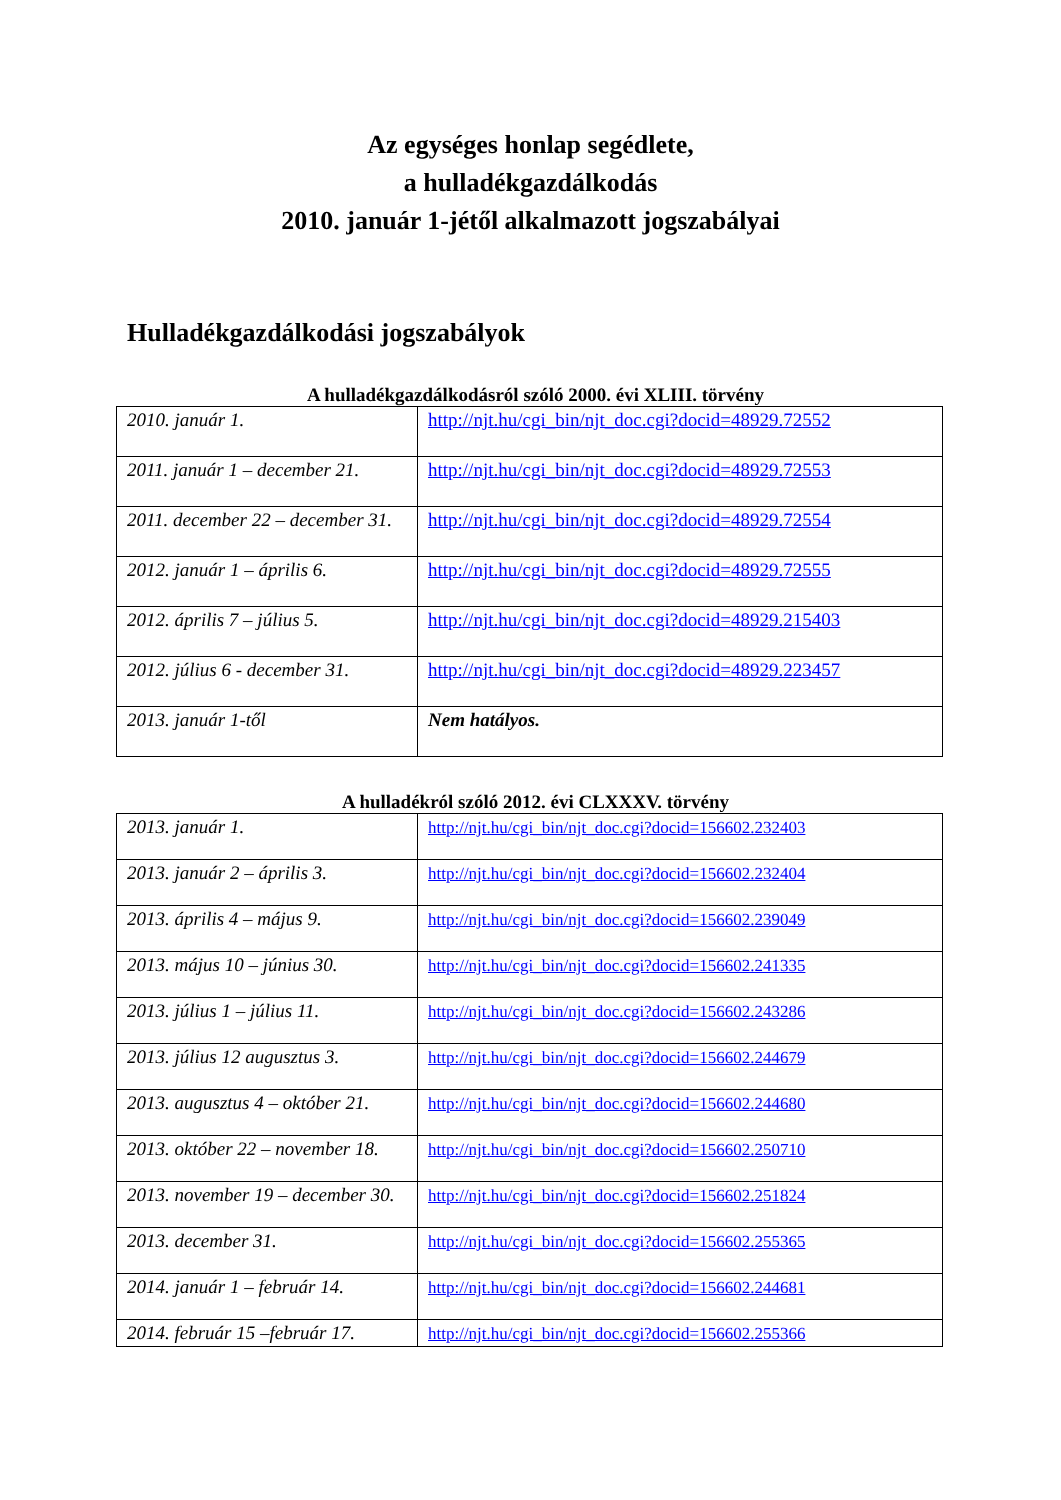Az egységes honlap segédlete,
a hulladékgazdálkodás
2010. január 1-jétől alkalmazott jogszabályai
Hulladékgazdálkodási jogszabályok
A hulladékgazdálkodásról szóló 2000. évi XLIII. törvény
| 2010. január 1. | http://njt.hu/cgi_bin/njt_doc.cgi?docid=48929.72552 |
| 2011. január 1 – december 21. | http://njt.hu/cgi_bin/njt_doc.cgi?docid=48929.72553 |
| 2011. december 22 – december 31. | http://njt.hu/cgi_bin/njt_doc.cgi?docid=48929.72554 |
| 2012. január 1 – április 6. | http://njt.hu/cgi_bin/njt_doc.cgi?docid=48929.72555 |
| 2012. április 7 – július 5. | http://njt.hu/cgi_bin/njt_doc.cgi?docid=48929.215403 |
| 2012. július 6 - december 31. | http://njt.hu/cgi_bin/njt_doc.cgi?docid=48929.223457 |
| 2013. január 1-től | Nem hatályos. |
A hulladékról szóló 2012. évi CLXXXV. törvény
| 2013. január 1. | http://njt.hu/cgi_bin/njt_doc.cgi?docid=156602.232403 |
| 2013. január 2 – április 3. | http://njt.hu/cgi_bin/njt_doc.cgi?docid=156602.232404 |
| 2013. április 4 – május 9. | http://njt.hu/cgi_bin/njt_doc.cgi?docid=156602.239049 |
| 2013. május 10 – június 30. | http://njt.hu/cgi_bin/njt_doc.cgi?docid=156602.241335 |
| 2013. július 1 – július 11. | http://njt.hu/cgi_bin/njt_doc.cgi?docid=156602.243286 |
| 2013. július 12 augusztus 3. | http://njt.hu/cgi_bin/njt_doc.cgi?docid=156602.244679 |
| 2013. augusztus 4 – október 21. | http://njt.hu/cgi_bin/njt_doc.cgi?docid=156602.244680 |
| 2013. október 22 – november 18. | http://njt.hu/cgi_bin/njt_doc.cgi?docid=156602.250710 |
| 2013. november 19 – december 30. | http://njt.hu/cgi_bin/njt_doc.cgi?docid=156602.251824 |
| 2013. december 31. | http://njt.hu/cgi_bin/njt_doc.cgi?docid=156602.255365 |
| 2014. január 1 – február 14. | http://njt.hu/cgi_bin/njt_doc.cgi?docid=156602.244681 |
| 2014. február 15 –február 17. | http://njt.hu/cgi_bin/njt_doc.cgi?docid=156602.255366 |